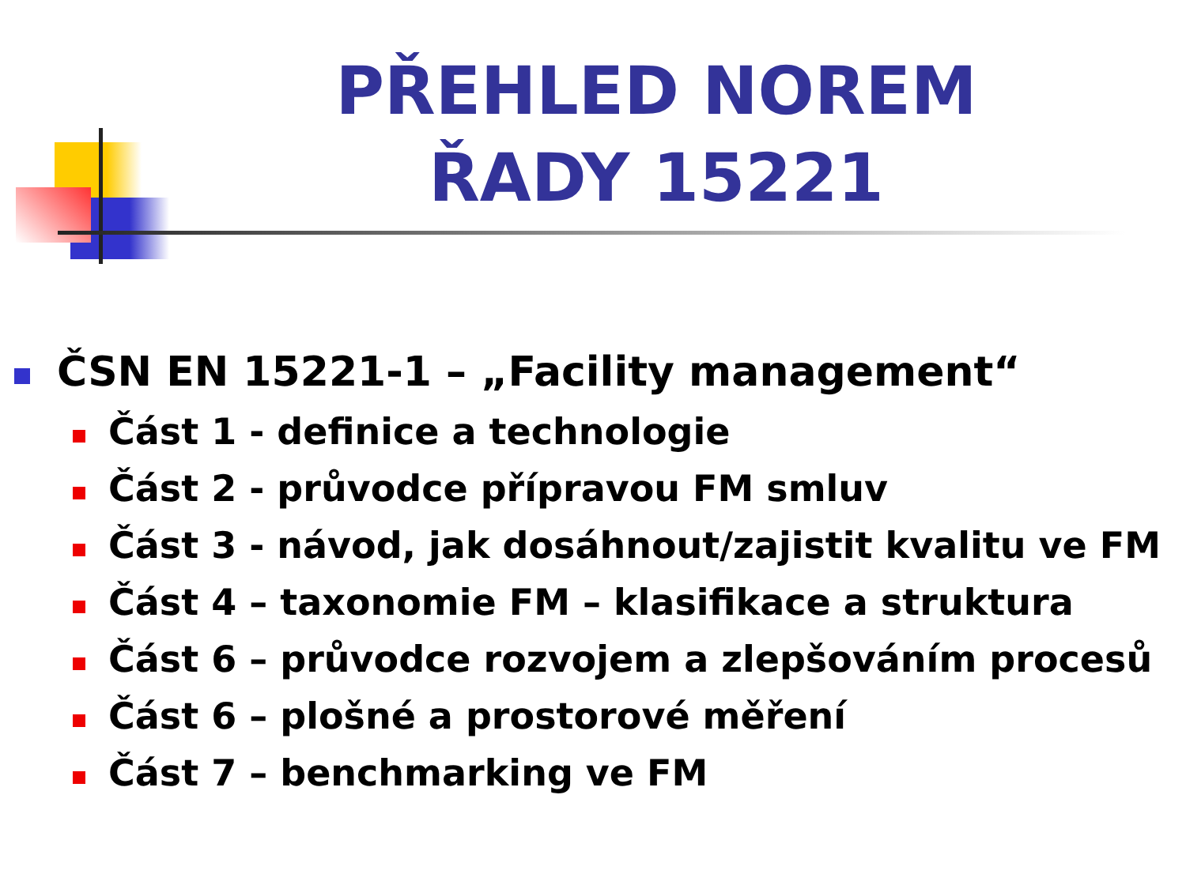PŘEHLED NOREM
ŘADY 15221
ČSN EN 15221-1 – „Facility management“
Část 1 - definice a technologie
Část 2 - průvodce přípravou FM smluv
Část 3 - návod, jak dosáhnout/zajistit kvalitu ve FM
Část 4 – taxonomie FM – klasifikace a struktura
Část 6 – průvodce rozvojem a zlepšováním procesů
Část 6 – plošné a prostorové měření
Část 7 – benchmarking ve FM